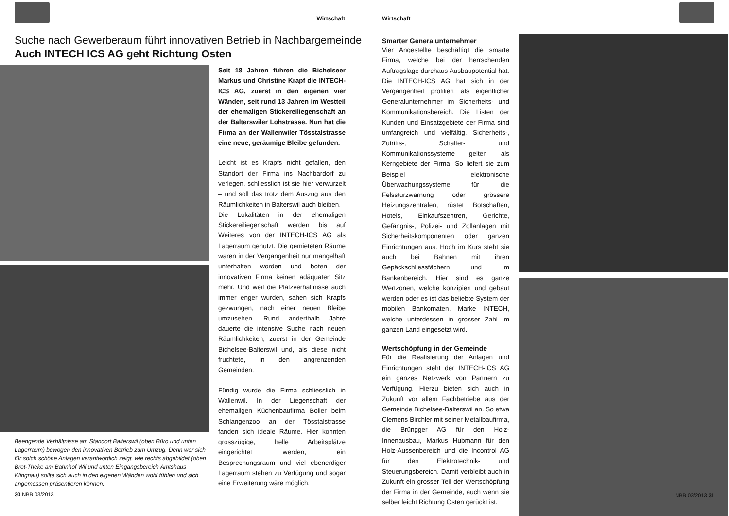Wirtschaft
Suche nach Gewerberaum führt innovativen Betrieb in Nachbargemeinde
Auch INTECH ICS AG geht Richtung Osten
Beengende Verhältnisse am Standort Balterswil (oben Büro und unten Lagerraum) bewogen den innovativen Betrieb zum Umzug. Denn wer sich für solch schöne Anlagen verantwortlich zeigt, wie rechts abgebildet (oben Brot-Theke am Bahnhof Wil und unten Eingangsbereich Amtshaus Klingnau) sollte sich auch in den eigenen Wänden wohl fühlen und sich angemessen präsentieren können.
30 NBB 03/2013
Seit 18 Jahren führen die Bichelseer Markus und Christine Krapf die INTECH-ICS AG, zuerst in den eigenen vier Wänden, seit rund 13 Jahren im Westteil der ehemaligen Stickereiliegenschaft an der Balterswiler Lohstrasse. Nun hat die Firma an der Wallenwiler Tösstalstrasse eine neue, geräumige Bleibe gefunden.
Leicht ist es Krapfs nicht gefallen, den Standort der Firma ins Nachbardorf zu verlegen, schliesslich ist sie hier verwurzelt – und soll das trotz dem Auszug aus den Räumlichkeiten in Balterswil auch bleiben.
Die Lokalitäten in der ehemaligen Stickereiliegenschaft werden bis auf Weiteres von der INTECH-ICS AG als Lagerraum genutzt. Die gemieteten Räume waren in der Vergangenheit nur mangelhaft unterhalten worden und boten der innovativen Firma keinen adäquaten Sitz mehr. Und weil die Platzverhältnisse auch immer enger wurden, sahen sich Krapfs gezwungen, nach einer neuen Bleibe umzusehen. Rund anderthalb Jahre dauerte die intensive Suche nach neuen Räumlichkeiten, zuerst in der Gemeinde Bichelsee-Balterswil und, als diese nicht fruchtete, in den angrenzenden Gemeinden.
Fündig wurde die Firma schliesslich in Wallenwil. In der Liegenschaft der ehemaligen Küchenbaufirma Boller beim Schlangenzoo an der Tösstalstrasse fanden sich ideale Räume. Hier konnten grosszügige, helle Arbeitsplätze eingerichtet werden, ein Besprechungsraum und viel ebenerdiger Lagerraum stehen zu Verfügung und sogar eine Erweiterung wäre möglich.
Wirtschaft
Smarter Generalunternehmer
Vier Angestellte beschäftigt die smarte Firma, welche bei der herrschenden Auftragslage durchaus Ausbaupotential hat. Die INTECH-ICS AG hat sich in der Vergangenheit profiliert als eigentlicher Generalunternehmer im Sicherheits- und Kommunikationsbereich. Die Listen der Kunden und Einsatzgebiete der Firma sind umfangreich und vielfältig. Sicherheits-, Zutritts-, Schalter- und Kommunikationssysteme gelten als Kerngebiete der Firma. So liefert sie zum Beispiel elektronische Überwachungssysteme für die Felssturzwarnung oder grössere Heizungszentralen, rüstet Botschaften, Hotels, Einkaufszentren, Gerichte, Gefängnis-, Polizei- und Zollanlagen mit Sicherheitskomponenten oder ganzen Einrichtungen aus. Hoch im Kurs steht sie auch bei Bahnen mit ihren Gepäckschliessfächern und im Bankenbereich. Hier sind es ganze Wertzonen, welche konzipiert und gebaut werden oder es ist das beliebte System der mobilen Bankomaten, Marke INTECH, welche unterdessen in grosser Zahl im ganzen Land eingesetzt wird.
Wertschöpfung in der Gemeinde
Für die Realisierung der Anlagen und Einrichtungen steht der INTECH-ICS AG ein ganzes Netzwerk von Partnern zu Verfügung. Hierzu bieten sich auch in Zukunft vor allem Fachbetriebe aus der Gemeinde Bichelsee-Balterswil an. So etwa Clemens Birchler mit seiner Metallbaufirma, die Brüngger AG für den Holz-Innenausbau, Markus Hubmann für den Holz-Aussenbereich und die Incontrol AG für den Elektrotechnik- und Steuerungsbereich. Damit verbleibt auch in Zukunft ein grosser Teil der Wertschöpfung der Firma in der Gemeinde, auch wenn sie selber leicht Richtung Osten gerückt ist.
NBB 03/2013 31